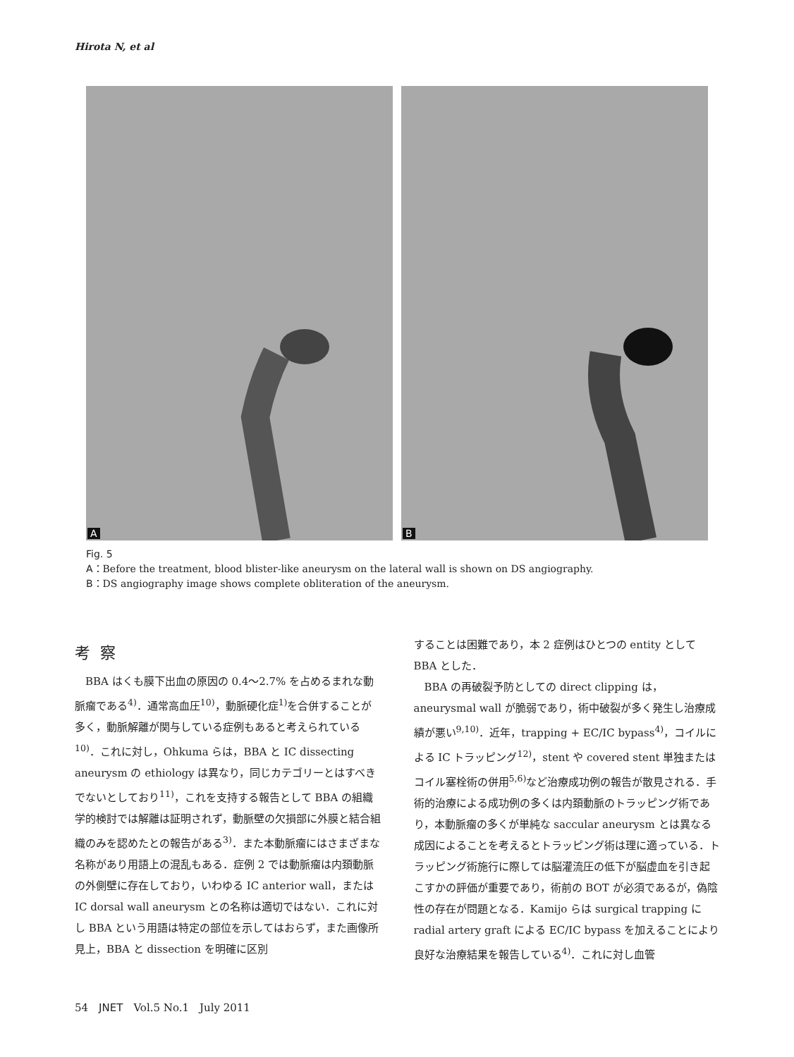Hirota N, et al
A
B
Fig. 5
A：Before the treatment, blood blister-like aneurysm on the lateral wall is shown on DS angiography.
B：DS angiography image shows complete obliteration of the aneurysm.
考察
BBA はくも膜下出血の原因の 0.4～2.7% を占めるまれな動脈瘤である<sup>4)</sup>．通常高血圧<sup>10)</sup>，動脈硬化症<sup>1)</sup>を合併することが多く，動脈解離が関与している症例もあると考えられている<sup>10)</sup>．これに対し，Ohkuma らは，BBA と IC dissecting aneurysm の ethiology は異なり，同じカテゴリーとはすべきでないとしており<sup>11)</sup>，これを支持する報告として BBA の組織学的検討では解離は証明されず，動脈壁の欠損部に外膜と結合組織のみを認めたとの報告がある<sup>3)</sup>．また本動脈瘤にはさまざまな名称があり用語上の混乱もある．症例 2 では動脈瘤は内頚動脈の外側壁に存在しており，いわゆる IC anterior wall，または IC dorsal wall aneurysm との名称は適切ではない．これに対し BBA という用語は特定の部位を示してはおらず，また画像所見上，BBA と dissection を明確に区別
することは困難であり，本 2 症例はひとつの entity として BBA とした．
BBA の再破裂予防としての direct clipping は，aneurysmal wall が脆弱であり，術中破裂が多く発生し治療成績が悪い<sup>9,10)</sup>．近年，trapping + EC/IC bypass<sup>4)</sup>，コイルによる IC トラッピング<sup>12)</sup>，stent や covered stent 単独またはコイル塞栓術の併用<sup>5,6)</sup>など治療成功例の報告が散見される．手術的治療による成功例の多くは内頚動脈のトラッピング術であり，本動脈瘤の多くが単純な saccular aneurysm とは異なる成因によることを考えるとトラッピング術は理に適っている．トラッピング術施行に際しては脳灌流圧の低下が脳虚血を引き起こすかの評価が重要であり，術前の BOT が必須であるが，偽陰性の存在が問題となる．Kamijo らは surgical trapping に radial artery graft による EC/IC bypass を加えることにより良好な治療結果を報告している<sup>4)</sup>．これに対し血管
54　JNET　Vol.5 No.1　July 2011